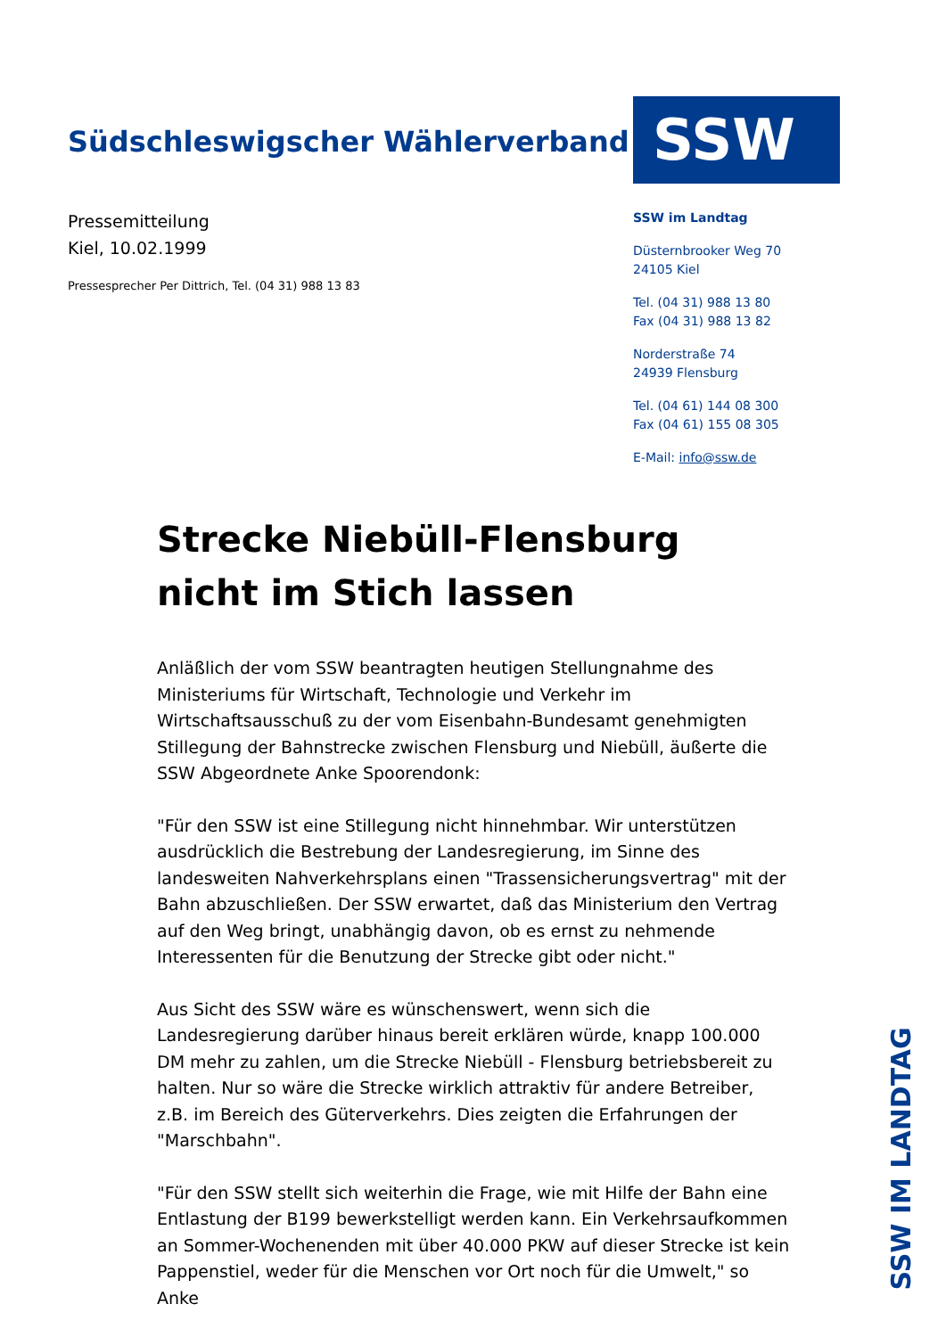Südschleswigscher Wählerverband
Pressemitteilung
Kiel, 10.02.1999
Pressesprecher Per Dittrich, Tel. (04 31) 988 13 83
SSW
SSW im Landtag
Düsternbrooker Weg 70
24105 Kiel
Tel. (04 31) 988 13 80
Fax (04 31) 988 13 82
Norderstraße 74
24939 Flensburg
Tel. (04 61) 144 08 300
Fax (04 61) 155 08 305
E-Mail: info@ssw.de
Strecke Niebüll-Flensburg nicht im Stich lassen
Anläßlich der vom SSW beantragten heutigen Stellungnahme des Ministeriums für Wirtschaft, Technologie und Verkehr im Wirtschaftsausschuß zu der vom Eisenbahn-Bundesamt genehmigten Stillegung der Bahnstrecke zwischen Flensburg und Niebüll, äußerte die SSW Abgeordnete Anke Spoorendonk:
"Für den SSW ist eine Stillegung nicht hinnehmbar. Wir unterstützen ausdrücklich die Bestrebung der Landesregierung, im Sinne des landesweiten Nahverkehrsplans einen "Trassensicherungsvertrag" mit der Bahn abzuschließen. Der SSW erwartet, daß das Ministerium den Vertrag auf den Weg bringt, unabhängig davon, ob es ernst zu nehmende Interessenten für die Benutzung der Strecke gibt oder nicht."
Aus Sicht des SSW wäre es wünschenswert, wenn sich die Landesregierung darüber hinaus bereit erklären würde, knapp 100.000 DM mehr zu zahlen, um die Strecke Niebüll - Flensburg betriebsbereit zu halten. Nur so wäre die Strecke wirklich attraktiv für andere Betreiber, z.B. im Bereich des Güterverkehrs. Dies zeigten die Erfahrungen der "Marschbahn".
"Für den SSW stellt sich weiterhin die Frage, wie mit Hilfe der Bahn eine Entlastung der B199 bewerkstelligt werden kann. Ein Verkehrsaufkommen an Sommer-Wochenenden mit über 40.000 PKW auf dieser Strecke ist kein Pappenstiel, weder für die Menschen vor Ort noch für die Umwelt," so Anke
SSW IM LANDTAG